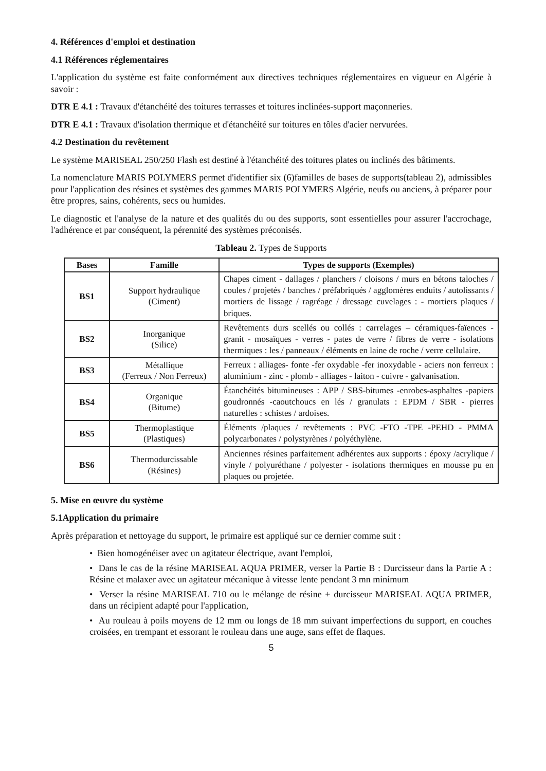4. Références d'emploi et destination
4.1 Références réglementaires
L'application du système est faite conformément aux directives techniques réglementaires en vigueur en Algérie à savoir :
DTR E 4.1 : Travaux d'étanchéité des toitures terrasses et toitures inclinées-support maçonneries.
DTR E 4.1 : Travaux d'isolation thermique et d'étanchéité sur toitures en tôles d'acier nervurées.
4.2 Destination du revêtement
Le système MARISEAL 250/250 Flash est destiné à l'étanchéité des toitures plates ou inclinés des bâtiments.
La nomenclature MARIS POLYMERS permet d'identifier six (6)familles de bases de supports(tableau 2), admissibles pour l'application des résines et systèmes des gammes MARIS POLYMERS Algérie, neufs ou anciens, à préparer pour être propres, sains, cohérents, secs ou humides.
Le diagnostic et l'analyse de la nature et des qualités du ou des supports, sont essentielles pour assurer l'accrochage, l'adhérence et par conséquent, la pérennité des systèmes préconisés.
Tableau 2. Types de Supports
| Bases | Famille | Types de supports (Exemples) |
| --- | --- | --- |
| BS1 | Support hydraulique (Ciment) | Chapes ciment - dallages / planchers / cloisons / murs en bétons taloches / coules / projetés / banches / préfabriqués / agglomères enduits / autolissants / mortiers de lissage / ragréage / dressage cuvelages : - mortiers plaques / briques. |
| BS2 | Inorganique (Silice) | Revêtements durs scellés ou collés : carrelages – céramiques-faïences - granit - mosaïques - verres - pates de verre / fibres de verre - isolations thermiques : les / panneaux / éléments en laine de roche / verre cellulaire. |
| BS3 | Métallique (Ferreux / Non Ferreux) | Ferreux : alliages- fonte -fer oxydable -fer inoxydable - aciers non ferreux : aluminium - zinc - plomb - alliages - laiton - cuivre - galvanisation. |
| BS4 | Organique (Bitume) | Étanchéités bitumineuses : APP / SBS-bitumes -enrobes-asphaltes -papiers goudronnés -caoutchoucs en lés / granulats : EPDM / SBR - pierres naturelles : schistes / ardoises. |
| BS5 | Thermoplastique (Plastiques) | Éléments /plaques / revêtements : PVC -FTO -TPE -PEHD - PMMA polycarbonates / polystyrènes / polyéthylène. |
| BS6 | Thermodurcissable (Résines) | Anciennes résines parfaitement adhérentes aux supports : époxy /acrylique / vinyle / polyuréthane / polyester - isolations thermiques en mousse pu en plaques ou projetée. |
5. Mise en œuvre du système
5.1Application du primaire
Après préparation et nettoyage du support, le primaire est appliqué sur ce dernier comme suit :
• Bien homogénéiser avec un agitateur électrique, avant l'emploi,
• Dans le cas de la résine MARISEAL AQUA PRIMER, verser la Partie B : Durcisseur dans la Partie A : Résine et malaxer avec un agitateur mécanique à vitesse lente pendant 3 mn minimum
• Verser la résine MARISEAL 710 ou le mélange de résine + durcisseur MARISEAL AQUA PRIMER, dans un récipient adapté pour l'application,
• Au rouleau à poils moyens de 12 mm ou longs de 18 mm suivant imperfections du support, en couches croisées, en trempant et essorant le rouleau dans une auge, sans effet de flaques.
5